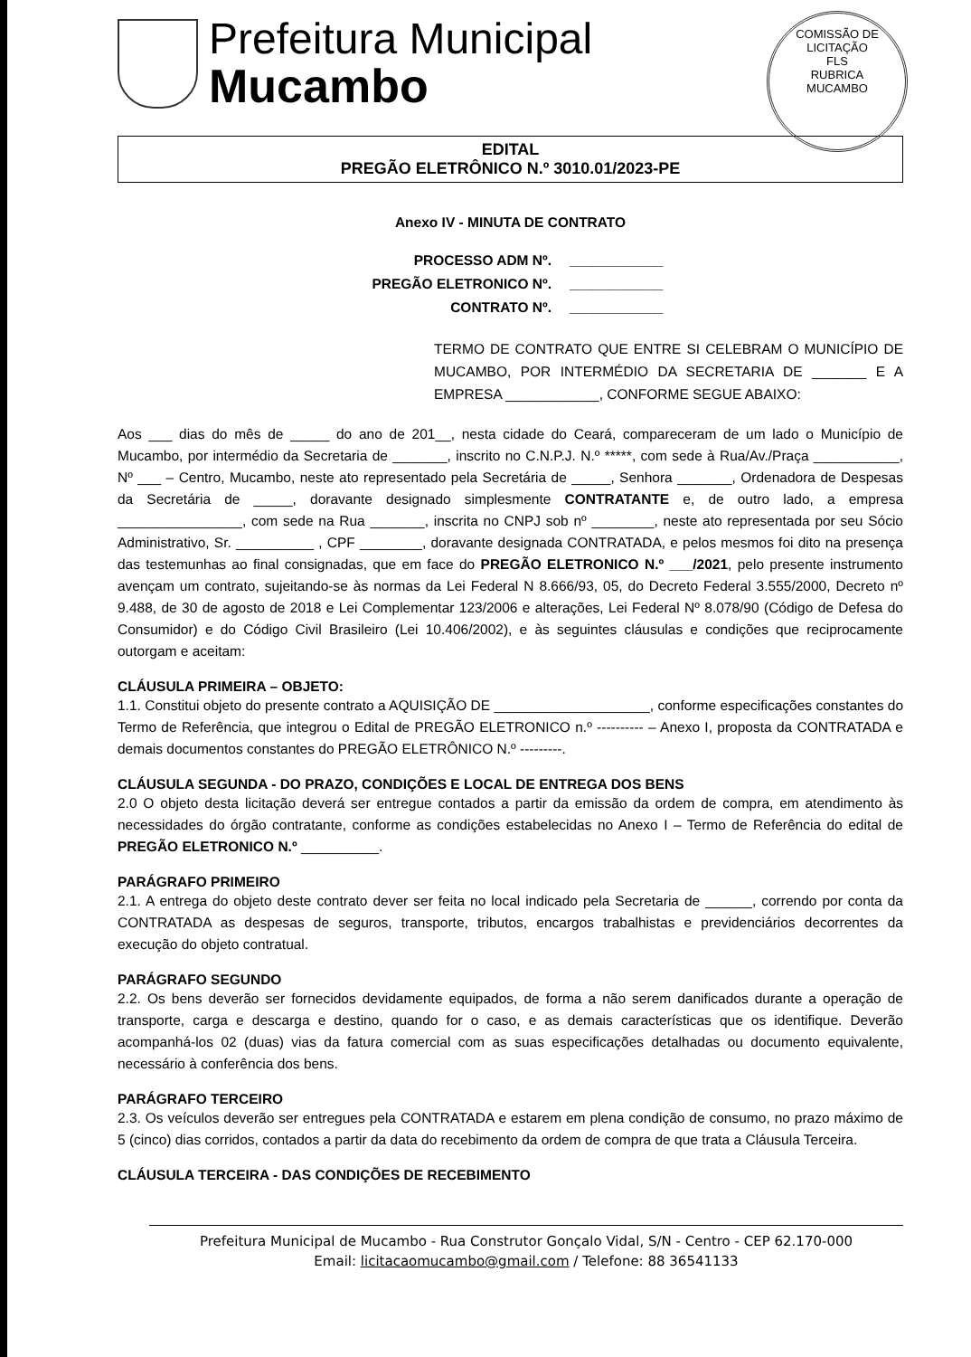Prefeitura Municipal
Mucambo
COMISSÃO DE LICITAÇÃO
FLS
RUBRICA
MUCAMBO
EDITAL
PREGÃO ELETRÔNICO N.º 3010.01/2023-PE
Anexo IV - MINUTA DE CONTRATO
PROCESSO ADM Nº. ____________
PREGÃO ELETRONICO Nº. ____________
CONTRATO Nº. ____________
TERMO DE CONTRATO QUE ENTRE SI CELEBRAM O MUNICÍPIO DE MUCAMBO, POR INTERMÉDIO DA SECRETARIA DE _______ E A EMPRESA ____________, CONFORME SEGUE ABAIXO:
Aos ___ dias do mês de _____ do ano de 201__, nesta cidade do Ceará, compareceram de um lado o Município de Mucambo, por intermédio da Secretaria de _______, inscrito no C.N.P.J. N.º *****, com sede à Rua/Av./Praça ___________, Nº ___ – Centro, Mucambo, neste ato representado pela Secretária de _____, Senhora _______, Ordenadora de Despesas da Secretária de _____, doravante designado simplesmente CONTRATANTE e, de outro lado, a empresa ________________, com sede na Rua _______, inscrita no CNPJ sob nº ________, neste ato representada por seu Sócio Administrativo, Sr. __________ , CPF ________, doravante designada CONTRATADA, e pelos mesmos foi dito na presença das testemunhas ao final consignadas, que em face do PREGÃO ELETRONICO N.º ___/2021, pelo presente instrumento avençam um contrato, sujeitando-se às normas da Lei Federal N 8.666/93, 05, do Decreto Federal 3.555/2000, Decreto nº 9.488, de 30 de agosto de 2018 e Lei Complementar 123/2006 e alterações, Lei Federal Nº 8.078/90 (Código de Defesa do Consumidor) e do Código Civil Brasileiro (Lei 10.406/2002), e às seguintes cláusulas e condições que reciprocamente outorgam e aceitam:
CLÁUSULA PRIMEIRA – OBJETO:
1.1. Constitui objeto do presente contrato a AQUISIÇÃO DE ____________________, conforme especificações constantes do Termo de Referência, que integrou o Edital de PREGÃO ELETRONICO n.º ---------- – Anexo I, proposta da CONTRATADA e demais documentos constantes do PREGÃO ELETRÔNICO N.º ---------.
CLÁUSULA SEGUNDA - DO PRAZO, CONDIÇÕES E LOCAL DE ENTREGA DOS BENS
2.0 O objeto desta licitação deverá ser entregue contados a partir da emissão da ordem de compra, em atendimento às necessidades do órgão contratante, conforme as condições estabelecidas no Anexo I – Termo de Referência do edital de PREGÃO ELETRONICO N.º __________.
PARÁGRAFO PRIMEIRO
2.1. A entrega do objeto deste contrato dever ser feita no local indicado pela Secretaria de ______, correndo por conta da CONTRATADA as despesas de seguros, transporte, tributos, encargos trabalhistas e previdenciários decorrentes da execução do objeto contratual.
PARÁGRAFO SEGUNDO
2.2. Os bens deverão ser fornecidos devidamente equipados, de forma a não serem danificados durante a operação de transporte, carga e descarga e destino, quando for o caso, e as demais características que os identifique. Deverão acompanhá-los 02 (duas) vias da fatura comercial com as suas especificações detalhadas ou documento equivalente, necessário à conferência dos bens.
PARÁGRAFO TERCEIRO
2.3. Os veículos deverão ser entregues pela CONTRATADA e estarem em plena condição de consumo, no prazo máximo de 5 (cinco) dias corridos, contados a partir da data do recebimento da ordem de compra de que trata a Cláusula Terceira.
CLÁUSULA TERCEIRA - DAS CONDIÇÕES DE RECEBIMENTO
Prefeitura Municipal de Mucambo - Rua Construtor Gonçalo Vidal, S/N - Centro - CEP 62.170-000
Email: licitacaomucambo@gmail.com / Telefone: 88 36541133